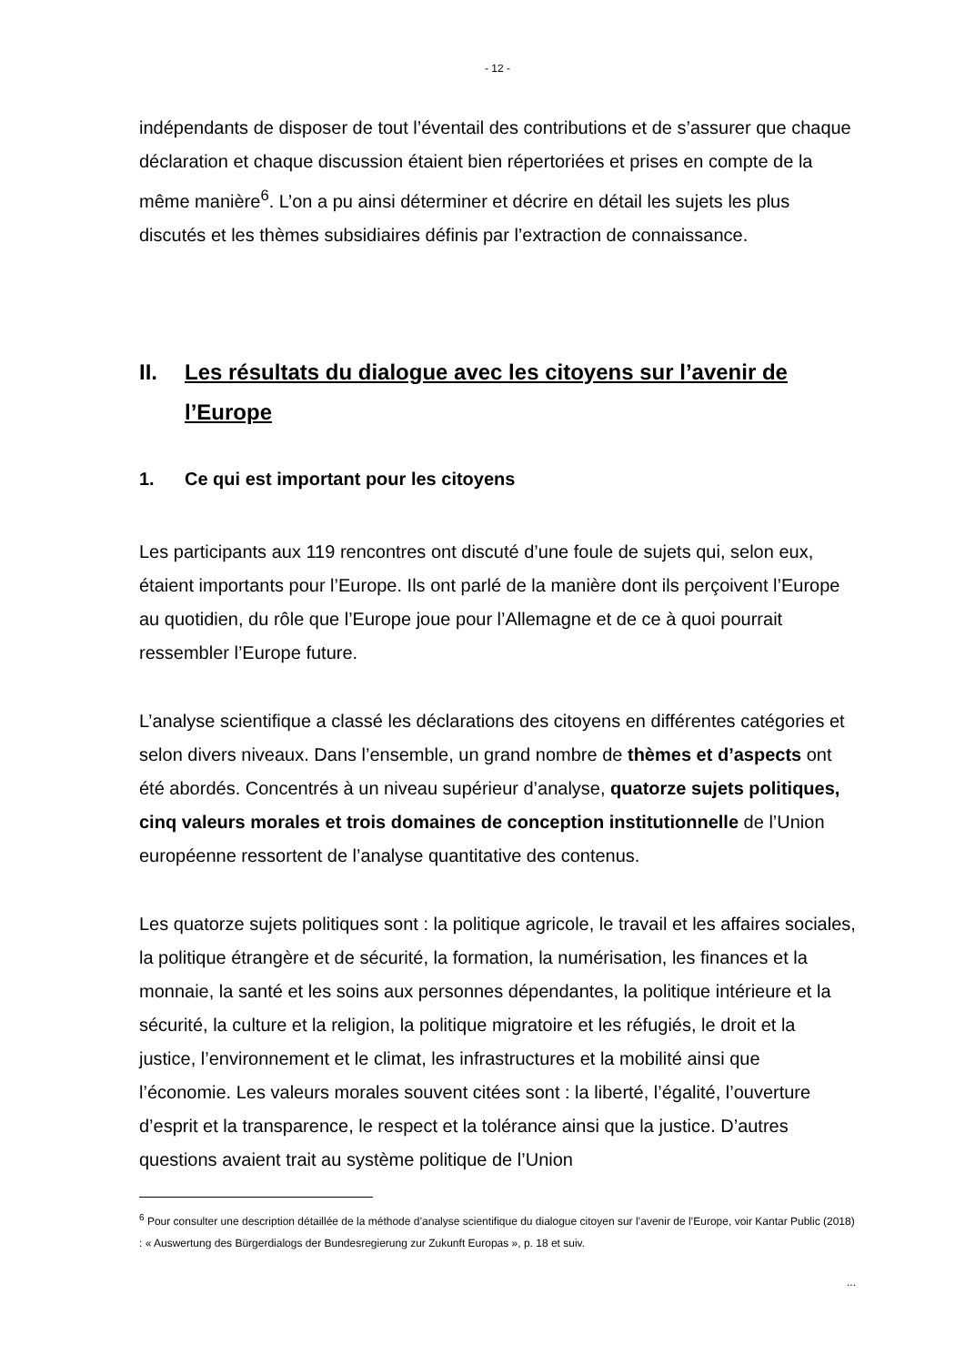- 12 -
indépendants de disposer de tout l’éventail des contributions et de s’assurer que chaque déclaration et chaque discussion étaient bien répertoriées et prises en compte de la même manière<sup>6</sup>. L’on a pu ainsi déterminer et décrire en détail les sujets les plus discutés et les thèmes subsidiaires définis par l’extraction de connaissance.
II. Les résultats du dialogue avec les citoyens sur l’avenir de l’Europe
1. Ce qui est important pour les citoyens
Les participants aux 119 rencontres ont discuté d’une foule de sujets qui, selon eux, étaient importants pour l’Europe. Ils ont parlé de la manière dont ils perçoivent l’Europe au quotidien, du rôle que l’Europe joue pour l’Allemagne et de ce à quoi pourrait ressembler l’Europe future.
L’analyse scientifique a classé les déclarations des citoyens en différentes catégories et selon divers niveaux. Dans l’ensemble, un grand nombre de thèmes et d’aspects ont été abordés. Concentrés à un niveau supérieur d’analyse, quatorze sujets politiques, cinq valeurs morales et trois domaines de conception institutionnelle de l’Union européenne ressortent de l’analyse quantitative des contenus.
Les quatorze sujets politiques sont : la politique agricole, le travail et les affaires sociales, la politique étrangère et de sécurité, la formation, la numérisation, les finances et la monnaie, la santé et les soins aux personnes dépendantes, la politique intérieure et la sécurité, la culture et la religion, la politique migratoire et les réfugiés, le droit et la justice, l’environnement et le climat, les infrastructures et la mobilité ainsi que l’économie. Les valeurs morales souvent citées sont : la liberté, l’égalité, l’ouverture d’esprit et la transparence, le respect et la tolérance ainsi que la justice. D’autres questions avaient trait au système politique de l’Union
<sup>6</sup> Pour consulter une description détaillée de la méthode d’analyse scientifique du dialogue citoyen sur l’avenir de l’Europe, voir Kantar Public (2018) : « Auswertung des Bürgerdialogs der Bundesregierung zur Zukunft Europas », p. 18 et suiv.
...